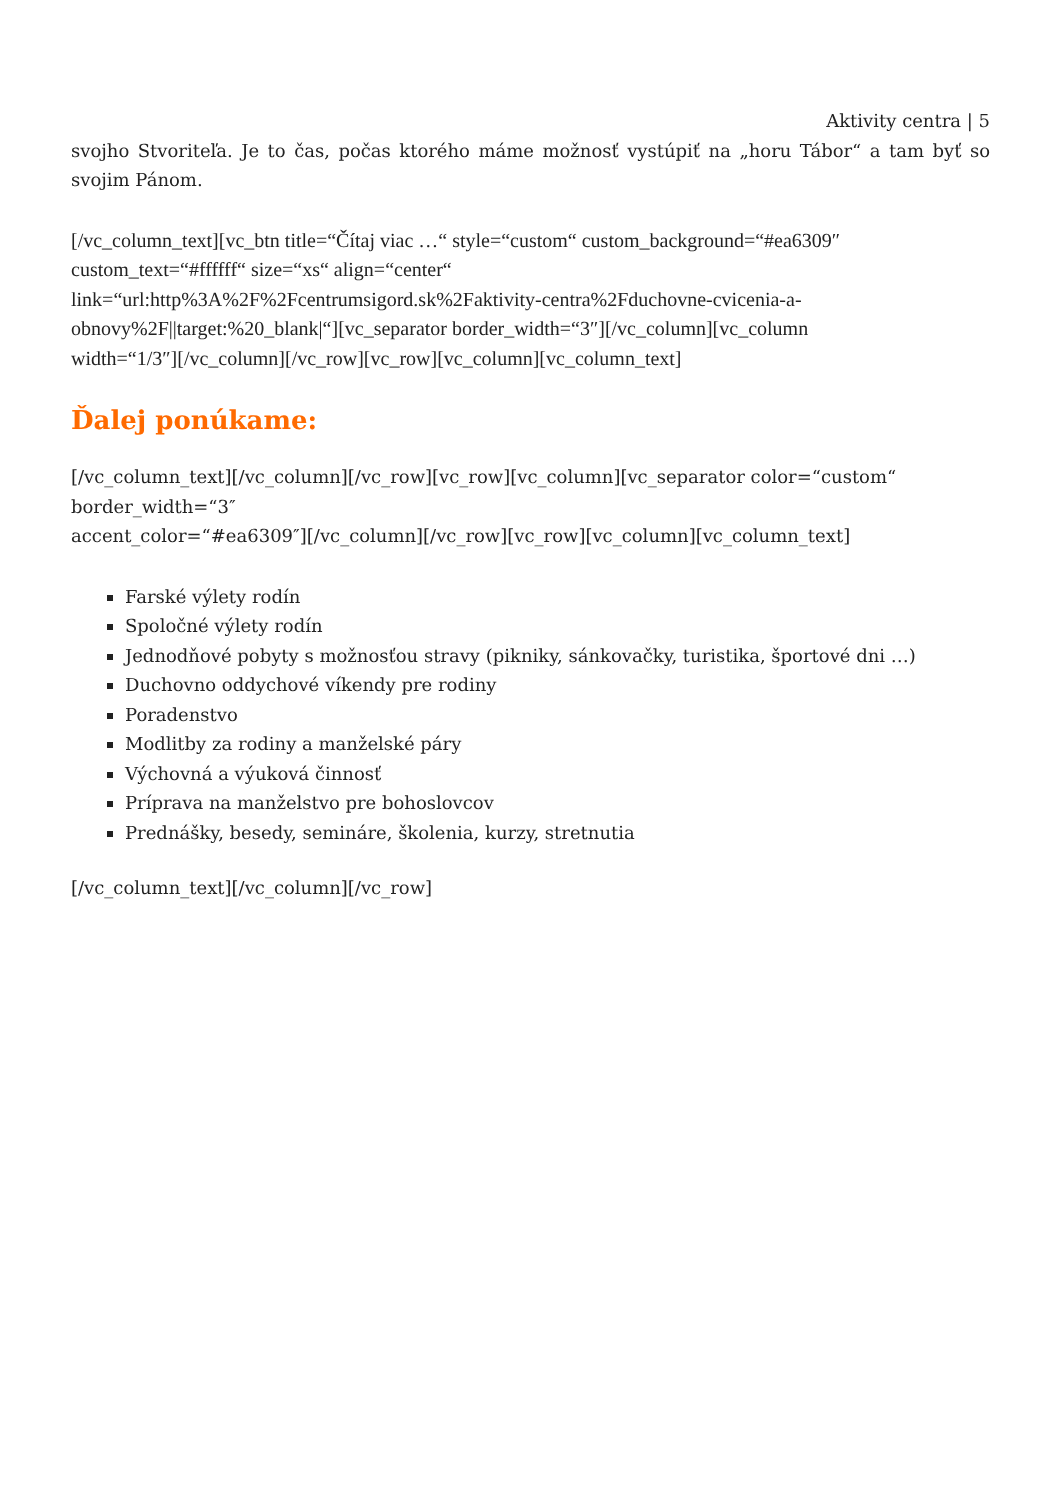Aktivity centra | 5
svojho Stvoriteľa. Je to čas, počas ktorého máme možnosť vystúpiť na „horu Tábor“ a tam byť so svojim Pánom.
[/vc_column_text][vc_btn title=“Čítaj viac …“ style=“custom“ custom_background=“#ea6309″
custom_text=“#ffffff“ size=“xs“ align=“center“
link=“url:http%3A%2F%2Fcentrumsigord.sk%2Faktivity-centra%2Fduchovne-cvicenia-a-
obnovy%2F||target:%20_blank|“][vc_separator border_width=“3″][/vc_column][vc_column
width=“1/3″][/vc_column][/vc_row][vc_row][vc_column][vc_column_text]
Ďalej ponúkame:
[/vc_column_text][/vc_column][/vc_row][vc_row][vc_column][vc_separator color=“custom“
border_width=“3″
accent_color=“#ea6309″][/vc_column][/vc_row][vc_row][vc_column][vc_column_text]
Farské výlety rodín
Spoločné výlety rodín
Jednodňové pobyty s možnosťou stravy (pikniky, sánkovačky, turistika, športové dni …)
Duchovno oddychové víkendy pre rodiny
Poradenstvo
Modlitby za rodiny a manželské páry
Výchovná a výuková činnosť
Príprava na manželstvo pre bohoslovcov
Prednášky, besedy, semináre, školenia, kurzy, stretnutia
[/vc_column_text][/vc_column][/vc_row]